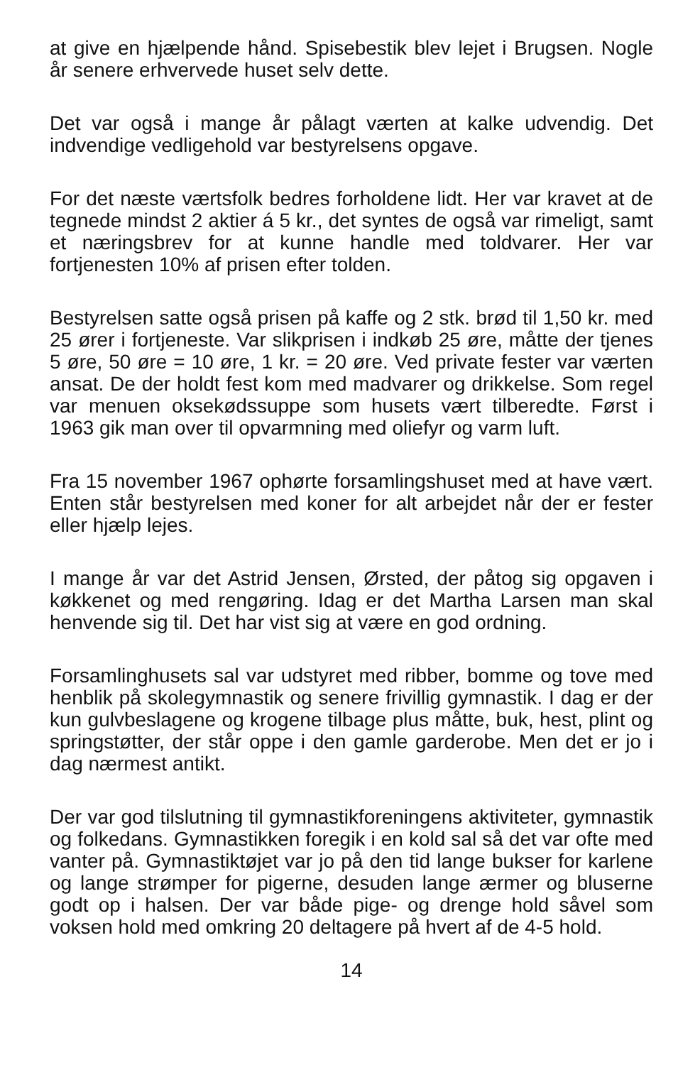at give en hjælpende hånd. Spisebestik blev lejet i Brugsen. Nogle år senere erhvervede huset selv dette.
Det var også i mange år pålagt værten at kalke udvendig. Det indvendige vedligehold var bestyrelsens opgave.
For det næste værtsfolk bedres forholdene lidt. Her var kravet at de tegnede mindst 2 aktier á 5 kr., det syntes de også var rimeligt, samt et næringsbrev for at kunne handle med toldvarer. Her var fortjenesten 10% af prisen efter tolden.
Bestyrelsen satte også prisen på kaffe og 2 stk. brød til 1,50 kr. med 25 ører i fortjeneste. Var slikprisen i indkøb 25 øre, måtte der tjenes 5 øre, 50 øre = 10 øre, 1 kr. = 20 øre. Ved private fester var værten ansat. De der holdt fest kom med madvarer og drikkelse. Som regel var menuen oksekødssuppe som husets vært tilberedte. Først i 1963 gik man over til opvarmning med oliefyr og varm luft.
Fra 15 november 1967 ophørte forsamlingshuset med at have vært. Enten står bestyrelsen med koner for alt arbejdet når der er fester eller hjælp lejes.
I mange år var det Astrid Jensen, Ørsted, der påtog sig opgaven i køkkenet og med rengøring. Idag er det Martha Larsen man skal henvende sig til. Det har vist sig at være en god ordning.
Forsamlinghusets sal var udstyret med ribber, bomme og tove med henblik på skolegymnastik og senere frivillig gymnastik. I dag er der kun gulvbeslagene og krogene tilbage plus måtte, buk, hest, plint og springstøtter, der står oppe i den gamle garderobe. Men det er jo i dag nærmest antikt.
Der var god tilslutning til gymnastikforeningens aktiviteter, gymnastik og folkedans. Gymnastikken foregik i en kold sal så det var ofte med vanter på. Gymnastiktøjet var jo på den tid lange bukser for karlene og lange strømper for pigerne, desuden lange ærmer og bluserne godt op i halsen. Der var både pige- og drenge hold såvel som voksen hold med omkring 20 deltagere på hvert af de 4-5 hold.
14